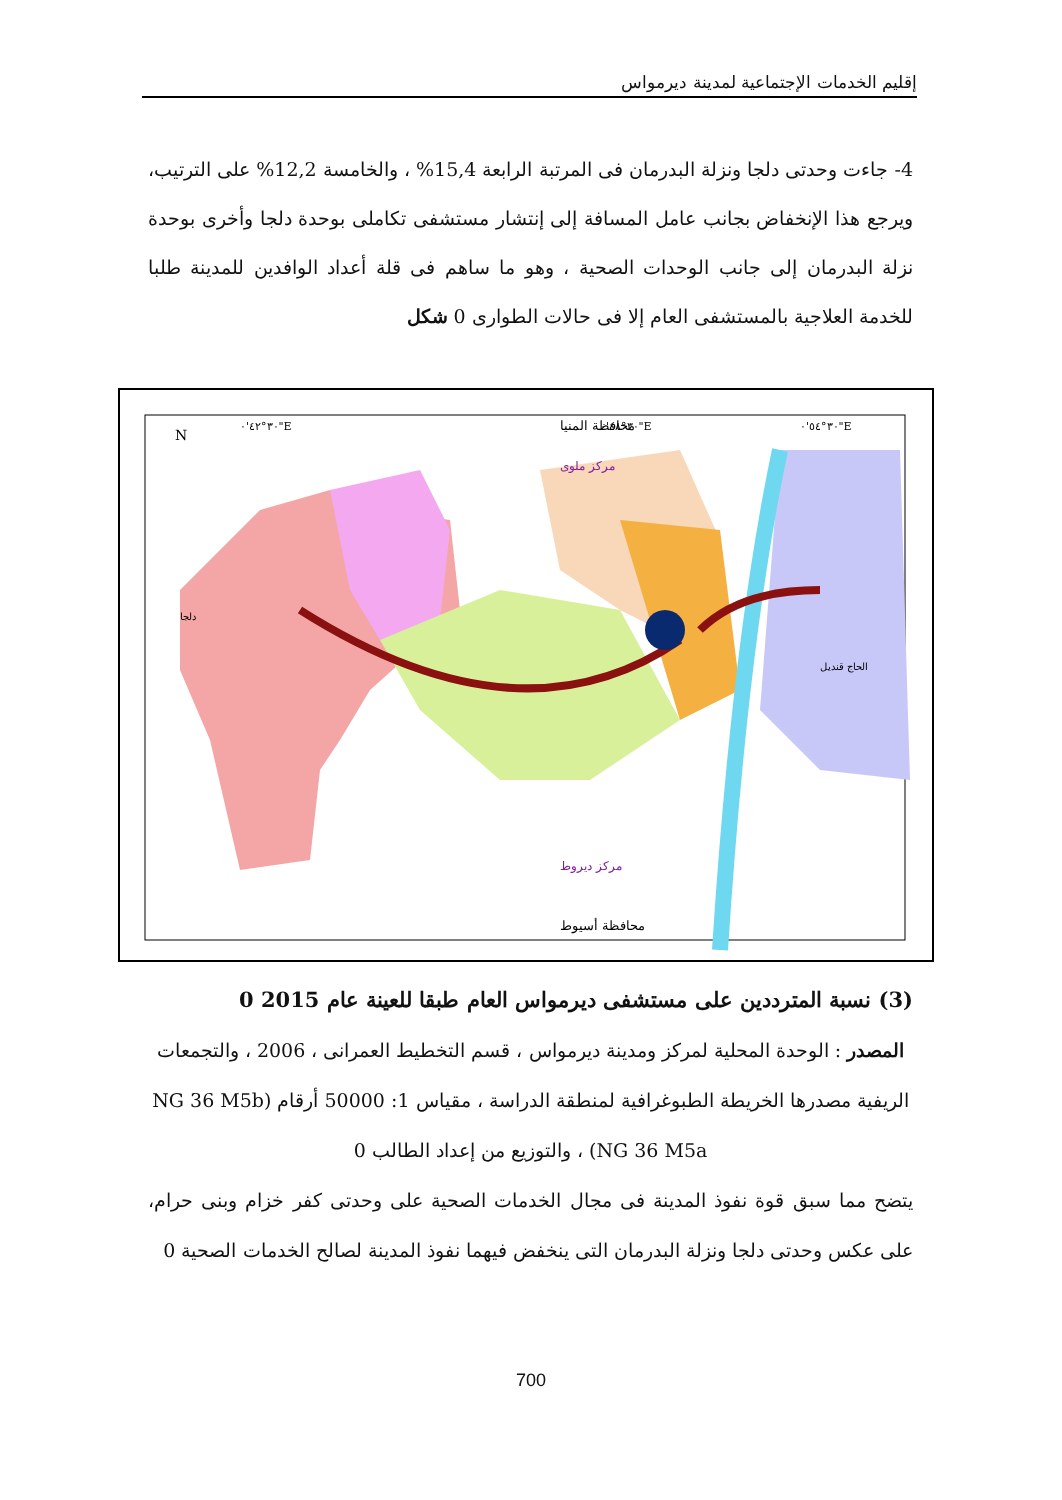إقليم الخدمات الإجتماعية لمدينة ديرمواس
4- جاءت وحدتى دلجا ونزلة البدرمان فى المرتبة الرابعة 15,4% ، والخامسة 12,2% على الترتيب، ويرجع هذا الإنخفاض بجانب عامل المسافة إلى إنتشار مستشفى تكاملى بوحدة دلجا وأخرى بوحدة نزلة البدرمان إلى جانب الوحدات الصحية ، وهو ما ساهم فى قلة أعداد الوافدين للمدينة طلبا للخدمة العلاجية بالمستشفى العام إلا فى حالات الطوارى 0 شكل
محافظة المنيا
محافظة أسيوط
مركز ديروط
مركز ملوى
دلجا
الحاج قنديل
٣٠°٤٢'٠"E
٣٠°٤٨'٠"E
٣٠°٥٤'٠"E
N
(3) نسبة المترددين على مستشفى ديرمواس العام طبقا للعينة عام 2015 0
المصدر : الوحدة المحلية لمركز ومدينة ديرمواس ، قسم التخطيط العمرانى ، 2006 ، والتجمعات الريفية مصدرها الخريطة الطبوغرافية لمنطقة الدراسة ، مقياس 1: 50000 أرقام (NG 36 M5b NG 36 M5a) ، والتوزيع من إعداد الطالب 0
يتضح مما سبق قوة نفوذ المدينة فى مجال الخدمات الصحية على وحدتى كفر خزام وبنى حرام، على عكس وحدتى دلجا ونزلة البدرمان التى ينخفض فيهما نفوذ المدينة لصالح الخدمات الصحية 0
700